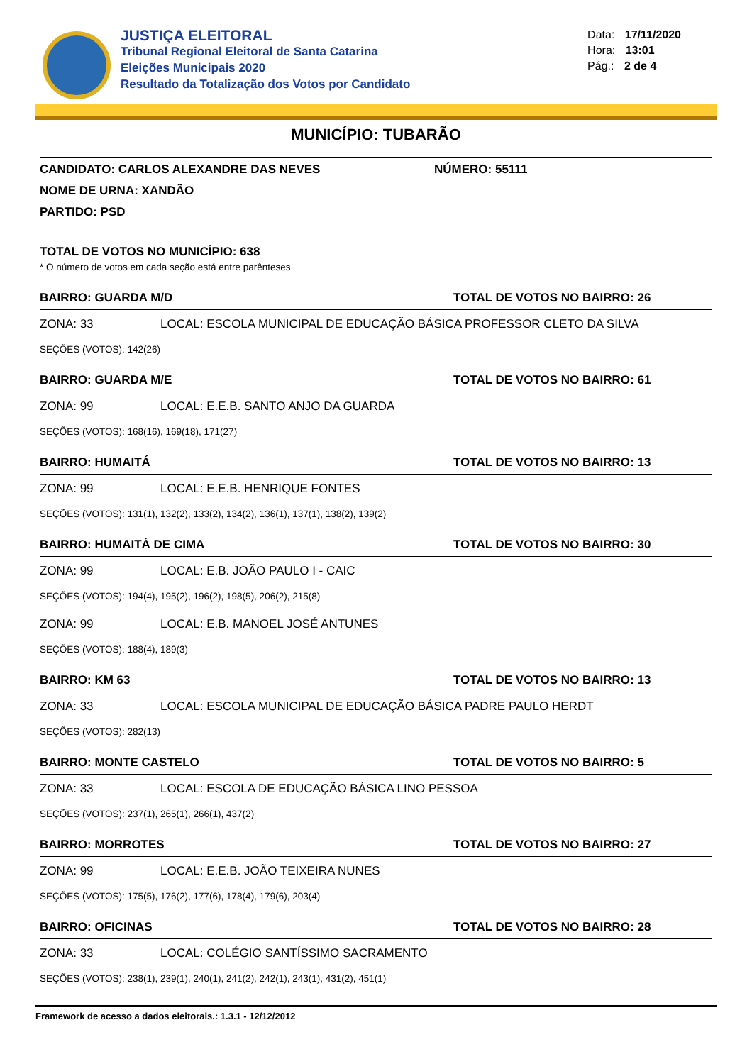JUSTIÇA ELEITORAL
Tribunal Regional Eleitoral de Santa Catarina
Eleições Municipais 2020
Resultado da Totalização dos Votos por Candidato
Data: 17/11/2020
Hora: 13:01
Pág.: 2 de 4
MUNICÍPIO: TUBARÃO
CANDIDATO: CARLOS ALEXANDRE DAS NEVES NÚMERO: 55111
NOME DE URNA: XANDÃO
PARTIDO: PSD
TOTAL DE VOTOS NO MUNICÍPIO: 638
* O número de votos em cada seção está entre parênteses
BAIRRO: GUARDA M/D TOTAL DE VOTOS NO BAIRRO: 26
ZONA: 33 LOCAL: ESCOLA MUNICIPAL DE EDUCAÇÃO BÁSICA PROFESSOR CLETO DA SILVA
SEÇÕES (VOTOS): 142(26)
BAIRRO: GUARDA M/E TOTAL DE VOTOS NO BAIRRO: 61
ZONA: 99 LOCAL: E.E.B. SANTO ANJO DA GUARDA
SEÇÕES (VOTOS): 168(16), 169(18), 171(27)
BAIRRO: HUMAITÁ TOTAL DE VOTOS NO BAIRRO: 13
ZONA: 99 LOCAL: E.E.B. HENRIQUE FONTES
SEÇÕES (VOTOS): 131(1), 132(2), 133(2), 134(2), 136(1), 137(1), 138(2), 139(2)
BAIRRO: HUMAITÁ DE CIMA TOTAL DE VOTOS NO BAIRRO: 30
ZONA: 99 LOCAL: E.B. JOÃO PAULO I - CAIC
SEÇÕES (VOTOS): 194(4), 195(2), 196(2), 198(5), 206(2), 215(8)
ZONA: 99 LOCAL: E.B. MANOEL JOSÉ ANTUNES
SEÇÕES (VOTOS): 188(4), 189(3)
BAIRRO: KM 63 TOTAL DE VOTOS NO BAIRRO: 13
ZONA: 33 LOCAL: ESCOLA MUNICIPAL DE EDUCAÇÃO BÁSICA PADRE PAULO HERDT
SEÇÕES (VOTOS): 282(13)
BAIRRO: MONTE CASTELO TOTAL DE VOTOS NO BAIRRO: 5
ZONA: 33 LOCAL: ESCOLA DE EDUCAÇÃO BÁSICA LINO PESSOA
SEÇÕES (VOTOS): 237(1), 265(1), 266(1), 437(2)
BAIRRO: MORROTES TOTAL DE VOTOS NO BAIRRO: 27
ZONA: 99 LOCAL: E.E.B. JOÃO TEIXEIRA NUNES
SEÇÕES (VOTOS): 175(5), 176(2), 177(6), 178(4), 179(6), 203(4)
BAIRRO: OFICINAS TOTAL DE VOTOS NO BAIRRO: 28
ZONA: 33 LOCAL: COLÉGIO SANTÍSSIMO SACRAMENTO
SEÇÕES (VOTOS): 238(1), 239(1), 240(1), 241(2), 242(1), 243(1), 431(2), 451(1)
Framework de acesso a dados eleitorais.: 1.3.1 - 12/12/2012